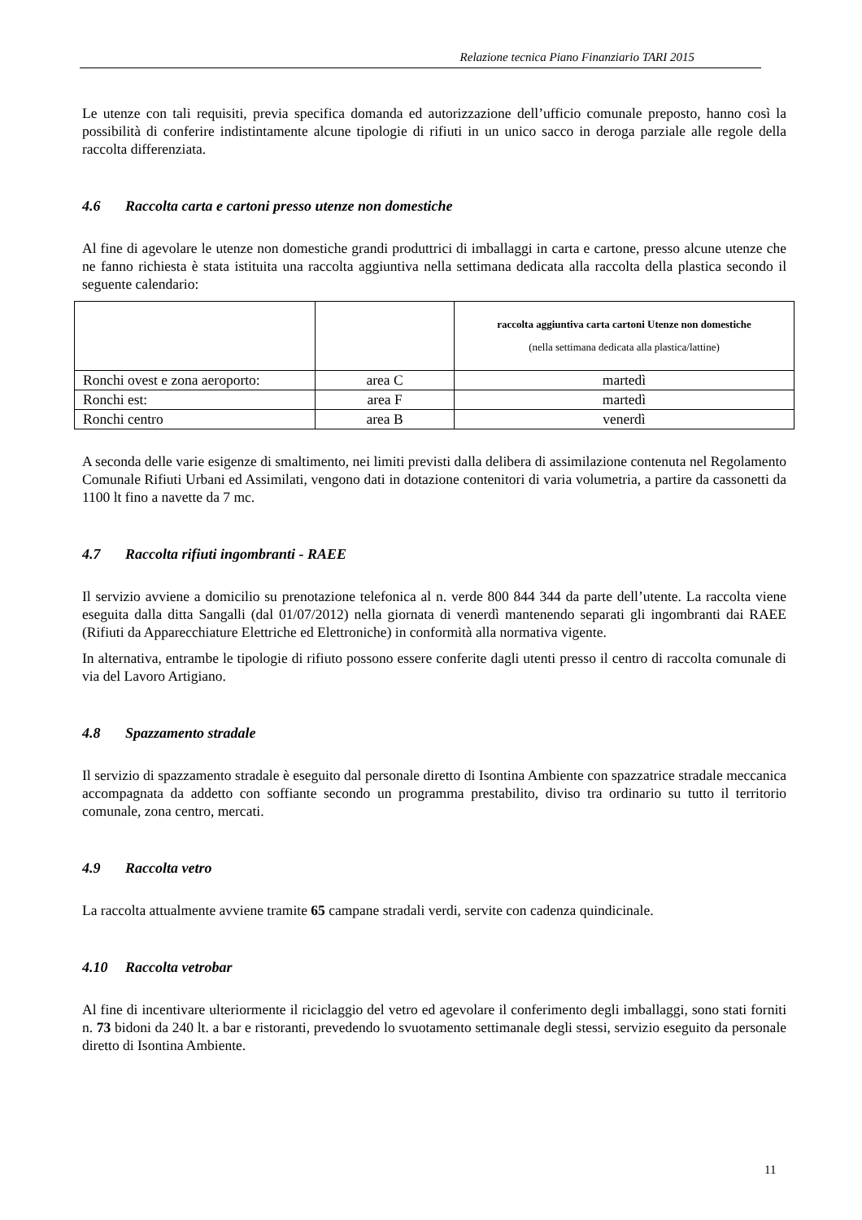Relazione tecnica Piano Finanziario TARI 2015
Le utenze con tali requisiti, previa specifica domanda ed autorizzazione dell’ufficio comunale preposto, hanno così la possibilità di conferire indistintamente alcune tipologie di rifiuti in un unico sacco in deroga parziale alle regole della raccolta differenziata.
4.6 Raccolta carta e cartoni presso utenze non domestiche
Al fine di agevolare le utenze non domestiche grandi produttrici di imballaggi in carta e cartone, presso alcune utenze che ne fanno richiesta è stata istituita una raccolta aggiuntiva nella settimana dedicata alla raccolta della plastica secondo il seguente calendario:
| | | raccolta aggiuntiva carta cartoni Utenze non domestiche (nella settimana dedicata alla plastica/lattine) |
| Ronchi ovest e zona aeroporto: | area C | martedì |
| Ronchi est: | area F | martedì |
| Ronchi centro | area B | venerdì |
A seconda delle varie esigenze di smaltimento, nei limiti previsti dalla delibera di assimilazione contenuta nel Regolamento Comunale Rifiuti Urbani ed Assimilati, vengono dati in dotazione contenitori di varia volumetria, a partire da cassonetti da 1100 lt fino a navette da 7 mc.
4.7 Raccolta rifiuti ingombranti - RAEE
Il servizio avviene a domicilio su prenotazione telefonica al n. verde 800 844 344 da parte dell’utente. La raccolta viene eseguita dalla ditta Sangalli (dal 01/07/2012) nella giornata di venerdì mantenendo separati gli ingombranti dai RAEE (Rifiuti da Apparecchiature Elettriche ed Elettroniche) in conformità alla normativa vigente.
In alternativa, entrambe le tipologie di rifiuto possono essere conferite dagli utenti presso il centro di raccolta comunale di via del Lavoro Artigiano.
4.8 Spazzamento stradale
Il servizio di spazzamento stradale è eseguito dal personale diretto di Isontina Ambiente con spazzatrice stradale meccanica accompagnata da addetto con soffiante secondo un programma prestabilito, diviso tra ordinario su tutto il territorio comunale, zona centro, mercati.
4.9 Raccolta vetro
La raccolta attualmente avviene tramite 65 campane stradali verdi, servite con cadenza quindicinale.
4.10 Raccolta vetrobar
Al fine di incentivare ulteriormente il riciclaggio del vetro ed agevolare il conferimento degli imballaggi, sono stati forniti n. 73 bidoni da 240 lt. a bar e ristoranti, prevedendo lo svuotamento settimanale degli stessi, servizio eseguito da personale diretto di Isontina Ambiente.
11